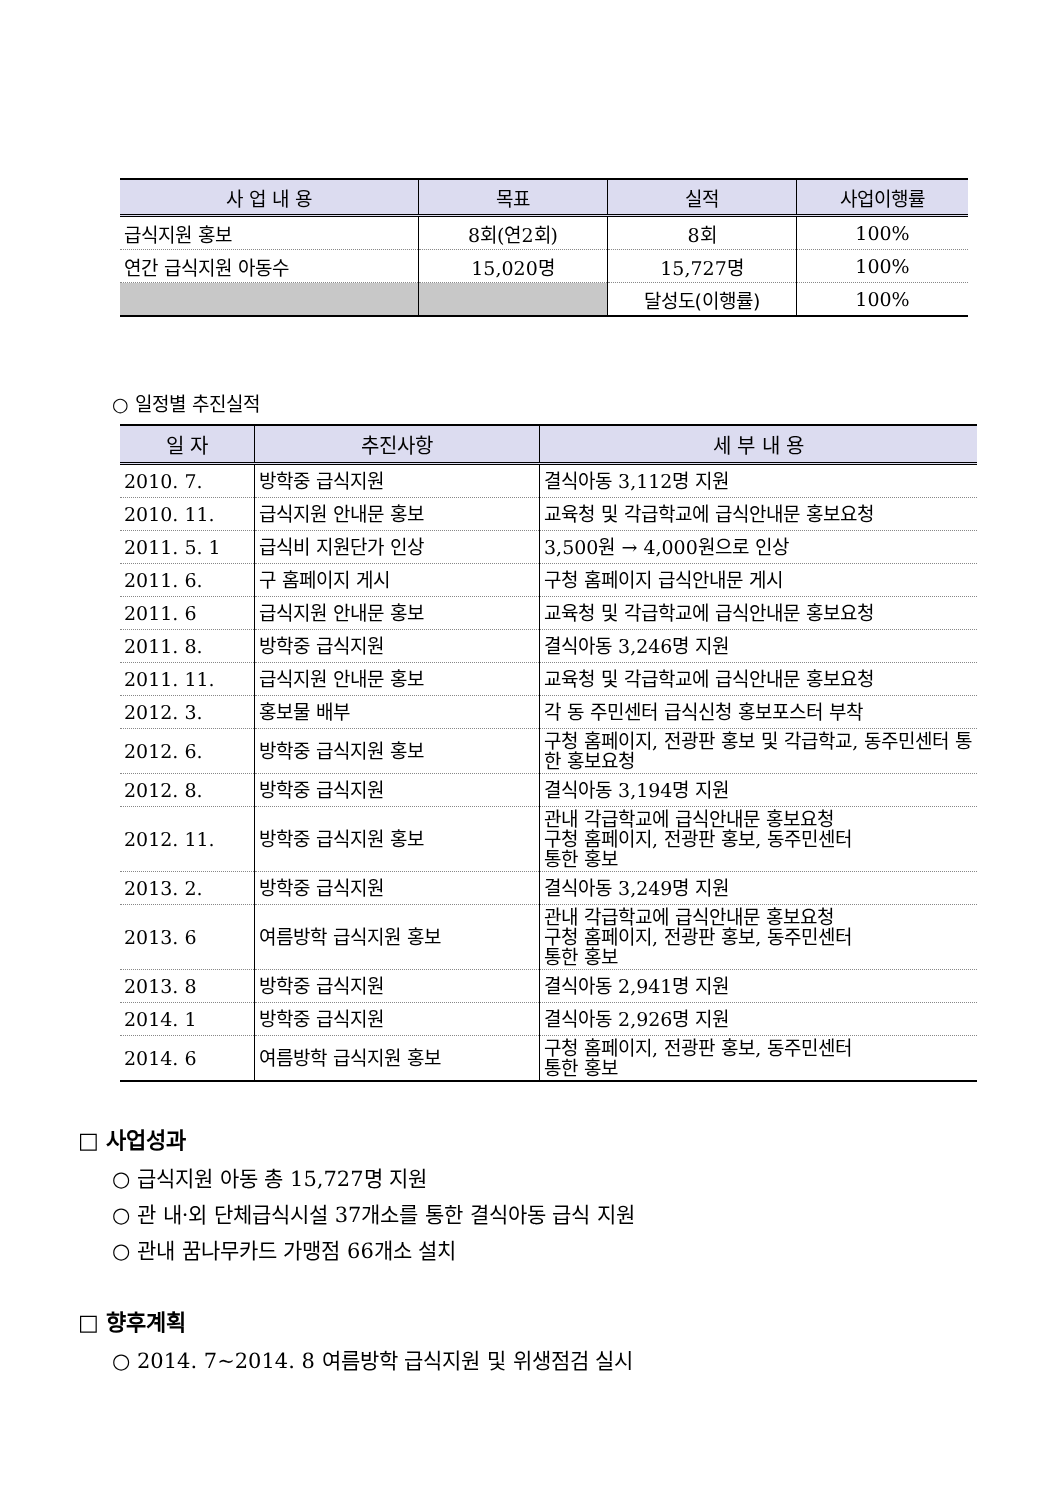| 사 업 내 용 | 목표 | 실적 | 사업이행률 |
| --- | --- | --- | --- |
| 급식지원 홍보 | 8회(연2회) | 8회 | 100% |
| 연간 급식지원 아동수 | 15,020명 | 15,727명 | 100% |
| | | 달성도(이행률) | 100% |
○ 일정별 추진실적
| 일 자 | 추진사항 | 세 부 내 용 |
| --- | --- | --- |
| 2010. 7. | 방학중 급식지원 | 결식아동 3,112명 지원 |
| 2010. 11. | 급식지원 안내문 홍보 | 교육청 및 각급학교에 급식안내문 홍보요청 |
| 2011. 5. 1 | 급식비 지원단가 인상 | 3,500원 → 4,000원으로 인상 |
| 2011. 6. | 구 홈페이지 게시 | 구청 홈페이지 급식안내문 게시 |
| 2011. 6 | 급식지원 안내문 홍보 | 교육청 및 각급학교에 급식안내문 홍보요청 |
| 2011. 8. | 방학중 급식지원 | 결식아동 3,246명 지원 |
| 2011. 11. | 급식지원 안내문 홍보 | 교육청 및 각급학교에 급식안내문 홍보요청 |
| 2012. 3. | 홍보물 배부 | 각 동 주민센터 급식신청 홍보포스터 부착 |
| 2012. 6. | 방학중 급식지원 홍보 | 구청 홈페이지, 전광판 홍보 및 각급학교, 동주민센터 통한 홍보요청 |
| 2012. 8. | 방학중 급식지원 | 결식아동 3,194명 지원 |
| 2012. 11. | 방학중 급식지원 홍보 | 관내 각급학교에 급식안내문 홍보요청 구청 홈페이지, 전광판 홍보, 동주민센터 통한 홍보 |
| 2013. 2. | 방학중 급식지원 | 결식아동 3,249명 지원 |
| 2013. 6 | 여름방학 급식지원 홍보 | 관내 각급학교에 급식안내문 홍보요청 구청 홈페이지, 전광판 홍보, 동주민센터 통한 홍보 |
| 2013. 8 | 방학중 급식지원 | 결식아동 2,941명 지원 |
| 2014. 1 | 방학중 급식지원 | 결식아동 2,926명 지원 |
| 2014. 6 | 여름방학 급식지원 홍보 | 구청 홈페이지, 전광판 홍보, 동주민센터 통한 홍보 |
□ 사업성과
○ 급식지원 아동 총 15,727명 지원
○ 관 내·외 단체급식시설 37개소를 통한 결식아동 급식 지원
○ 관내 꿈나무카드 가맹점 66개소 설치
□ 향후계획
○ 2014. 7~2014. 8 여름방학 급식지원 및 위생점검 실시